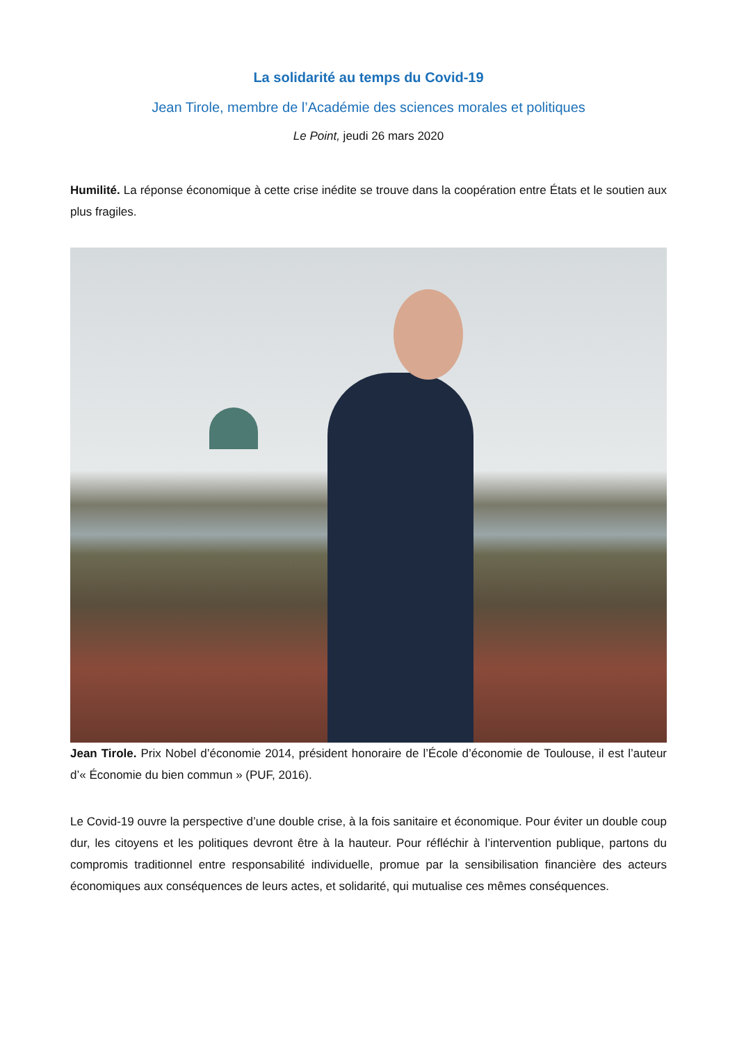La solidarité au temps du Covid-19
Jean Tirole, membre de l’Académie des sciences morales et politiques
Le Point, jeudi 26 mars 2020
Humilité. La réponse économique à cette crise inédite se trouve dans la coopération entre États et le soutien aux plus fragiles.
Jean Tirole. Prix Nobel d’économie 2014, président honoraire de l’École d’économie de Toulouse, il est l’auteur d’« Économie du bien commun » (PUF, 2016).
Le Covid-19 ouvre la perspective d’une double crise, à la fois sanitaire et économique. Pour éviter un double coup dur, les citoyens et les politiques devront être à la hauteur. Pour réfléchir à l’intervention publique, partons du compromis traditionnel entre responsabilité individuelle, promue par la sensibilisation financière des acteurs économiques aux conséquences de leurs actes, et solidarité, qui mutualise ces mêmes conséquences.